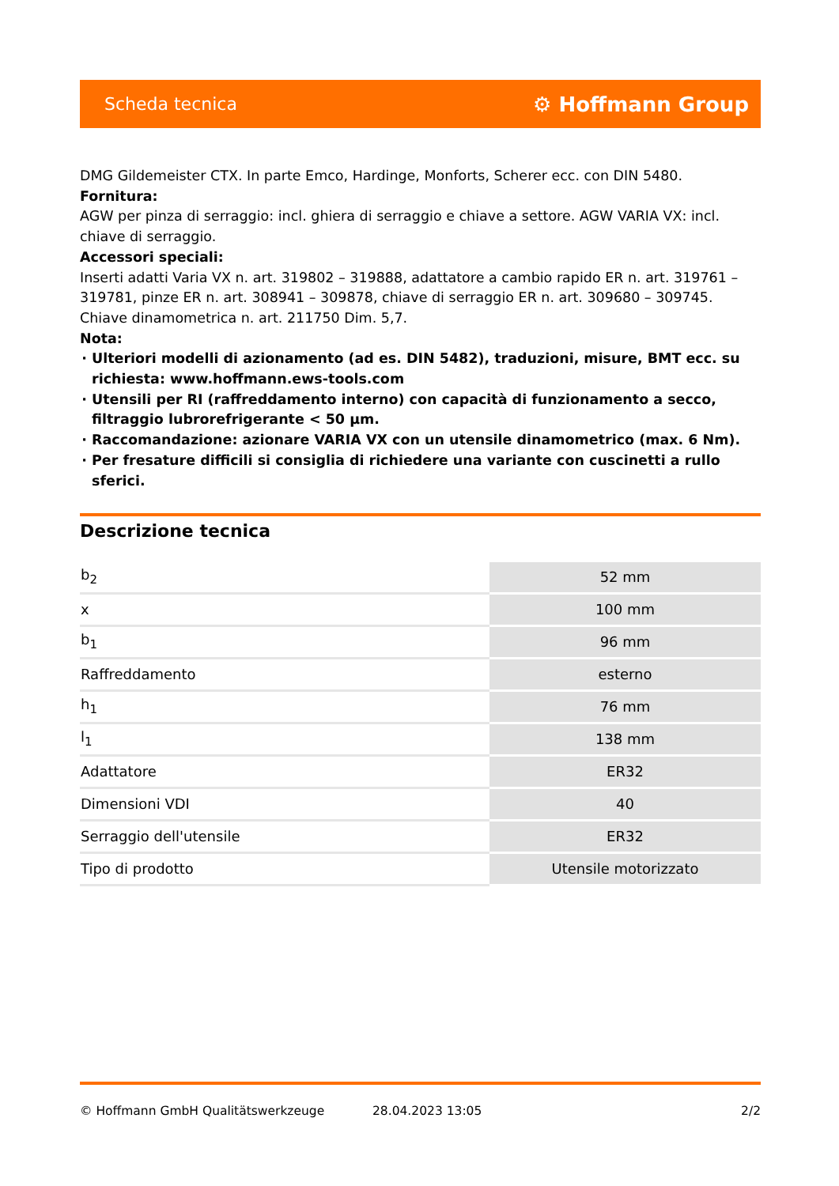Scheda tecnica ⚙ Hoffmann Group
DMG Gildemeister CTX. In parte Emco, Hardinge, Monforts, Scherer ecc. con DIN 5480.
Fornitura:
AGW per pinza di serraggio: incl. ghiera di serraggio e chiave a settore. AGW VARIA VX: incl. chiave di serraggio.
Accessori speciali:
Inserti adatti Varia VX n. art. 319802 – 319888, adattatore a cambio rapido ER n. art. 319761 – 319781, pinze ER n. art. 308941 – 309878, chiave di serraggio ER n. art. 309680 – 309745. Chiave dinamometrica n. art. 211750 Dim. 5,7.
Nota:
Ulteriori modelli di azionamento (ad es. DIN 5482), traduzioni, misure, BMT ecc. su richiesta: www.hoffmann.ews-tools.com
Utensili per RI (raffreddamento interno) con capacità di funzionamento a secco, filtraggio lubrorefrigerante < 50 µm.
Raccomandazione: azionare VARIA VX con un utensile dinamometrico (max. 6 Nm).
Per fresature difficili si consiglia di richiedere una variante con cuscinetti a rullo sferici.
Descrizione tecnica
| b<sub>2</sub> | 52 mm |
| x | 100 mm |
| b<sub>1</sub> | 96 mm |
| Raffreddamento | esterno |
| h<sub>1</sub> | 76 mm |
| l<sub>1</sub> | 138 mm |
| Adattatore | ER32 |
| Dimensioni VDI | 40 |
| Serraggio dell'utensile | ER32 |
| Tipo di prodotto | Utensile motorizzato |
© Hoffmann GmbH Qualitätswerkzeuge 28.04.2023 13:05 2/2